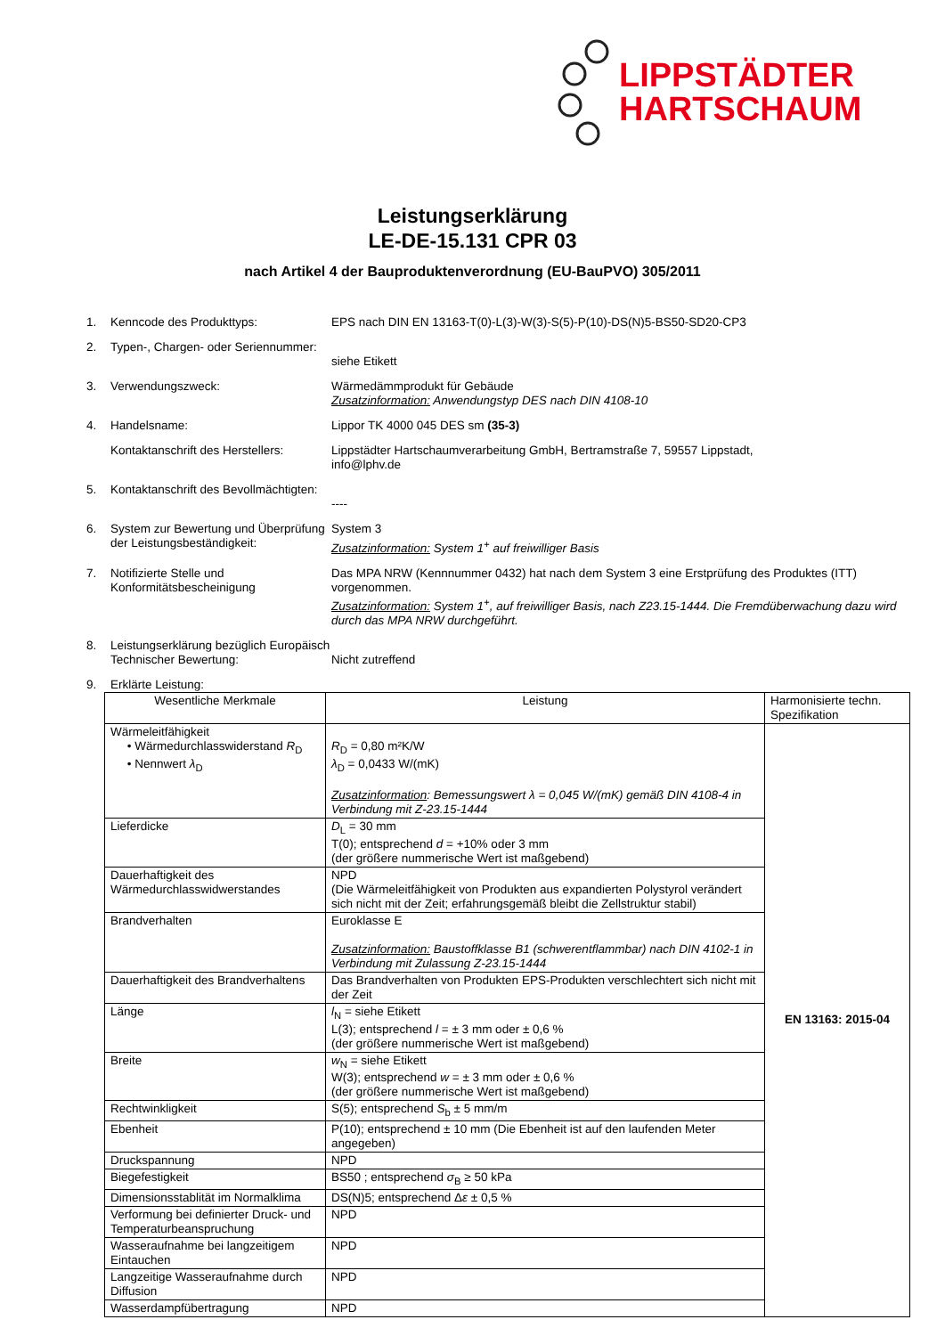LIPPSTÄDTER
HARTSCHAUM
Leistungserklärung
LE-DE-15.131 CPR 03
nach Artikel 4 der Bauproduktenverordnung (EU-BauPVO) 305/2011
1. Kenncode des Produkttyps: EPS nach DIN EN 13163-T(0)-L(3)-W(3)-S(5)-P(10)-DS(N)5-BS50-SD20-CP3
2. Typen-, Chargen- oder Seriennummer:
siehe Etikett
3. Verwendungszweck: Wärmedämmprodukt für Gebäude
Zusatzinformation: Anwendungstyp DES nach DIN 4108-10
4. Handelsname: Lippor TK 4000 045 DES sm (35-3)
Kontaktanschrift des Herstellers:
Lippstädter Hartschaumverarbeitung GmbH, Bertramstraße 7, 59557 Lippstadt,
info@lphv.de
5. Kontaktanschrift des Bevollmächtigten:
----
6. System zur Bewertung und Überprüfung der Leistungsbeständigkeit:
System 3
Zusatzinformation: System 1<sup>+</sup> auf freiwilliger Basis
7. Notifizierte Stelle und Konformitätsbescheinigung
Das MPA NRW (Kennnummer 0432) hat nach dem System 3 eine Erstprüfung des Produktes (ITT) vorgenommen.
Zusatzinformation: System 1<sup>+</sup>, auf freiwilliger Basis, nach Z23.15-1444. Die Fremdüberwachung dazu wird durch das MPA NRW durchgeführt.
8. Leistungserklärung bezüglich Europäisch Technischer Bewertung:
Nicht zutreffend
9. Erklärte Leistung:
| Wesentliche Merkmale | Leistung | Harmonisierte techn. Spezifikation |
| --- | --- | --- |
| Wärmeleitfähigkeit • Wärmedurchlasswiderstand R<sub>D</sub> • Nennwert λ<sub>D</sub> | R<sub>D</sub> = 0,80 m²K/W λ<sub>D</sub> = 0,0433 W/(mK) Zusatzinformation : Bemessungswert λ = 0,045 W/(mK) gemäß DIN 4108-4 in Verbindung mit Z-23.15-1444 | EN 13163: 2015-04 |
| Lieferdicke | D<sub>L</sub> = 30 mm T(0); entsprechend d = +10% oder 3 mm (der größere nummerische Wert ist maßgebend) | |
| Dauerhaftigkeit des Wärmedurchlasswidwerstandes | NPD (Die Wärmeleitfähigkeit von Produkten aus expandierten Polystyrol verändert sich nicht mit der Zeit; erfahrungsgemäß bleibt die Zellstruktur stabil) | |
| Brandverhalten | Euroklasse E Zusatzinformation: Baustoffklasse B1 (schwerentflammbar) nach DIN 4102-1 in Verbindung mit Zulassung Z-23.15-1444 | |
| Dauerhaftigkeit des Brandverhaltens | Das Brandverhalten von Produkten EPS-Produkten verschlechtert sich nicht mit der Zeit | |
| Länge | l<sub>N</sub> = siehe Etikett L(3); entsprechend l = ± 3 mm oder ± 0,6 % (der größere nummerische Wert ist maßgebend) | |
| Breite | w<sub>N</sub> = siehe Etikett W(3); entsprechend w = ± 3 mm oder ± 0,6 % (der größere nummerische Wert ist maßgebend) | |
| Rechtwinkligkeit | S(5); entsprechend S<sub>b</sub> ± 5 mm/m | |
| Ebenheit | P(10); entsprechend ± 10 mm (Die Ebenheit ist auf den laufenden Meter angegeben) | |
| Druckspannung | NPD | |
| Biegefestigkeit | BS50 ; entsprechend σ<sub>B</sub> ≥ 50 kPa | |
| Dimensionsstablität im Normalklima | DS(N)5; entsprechend Δ ε ± 0,5 % | |
| Verformung bei definierter Druck- und Temperaturbeanspruchung | NPD | |
| Wasseraufnahme bei langzeitigem Eintauchen | NPD | |
| Langzeitige Wasseraufnahme durch Diffusion | NPD | |
| Wasserdampfübertragung | NPD | |